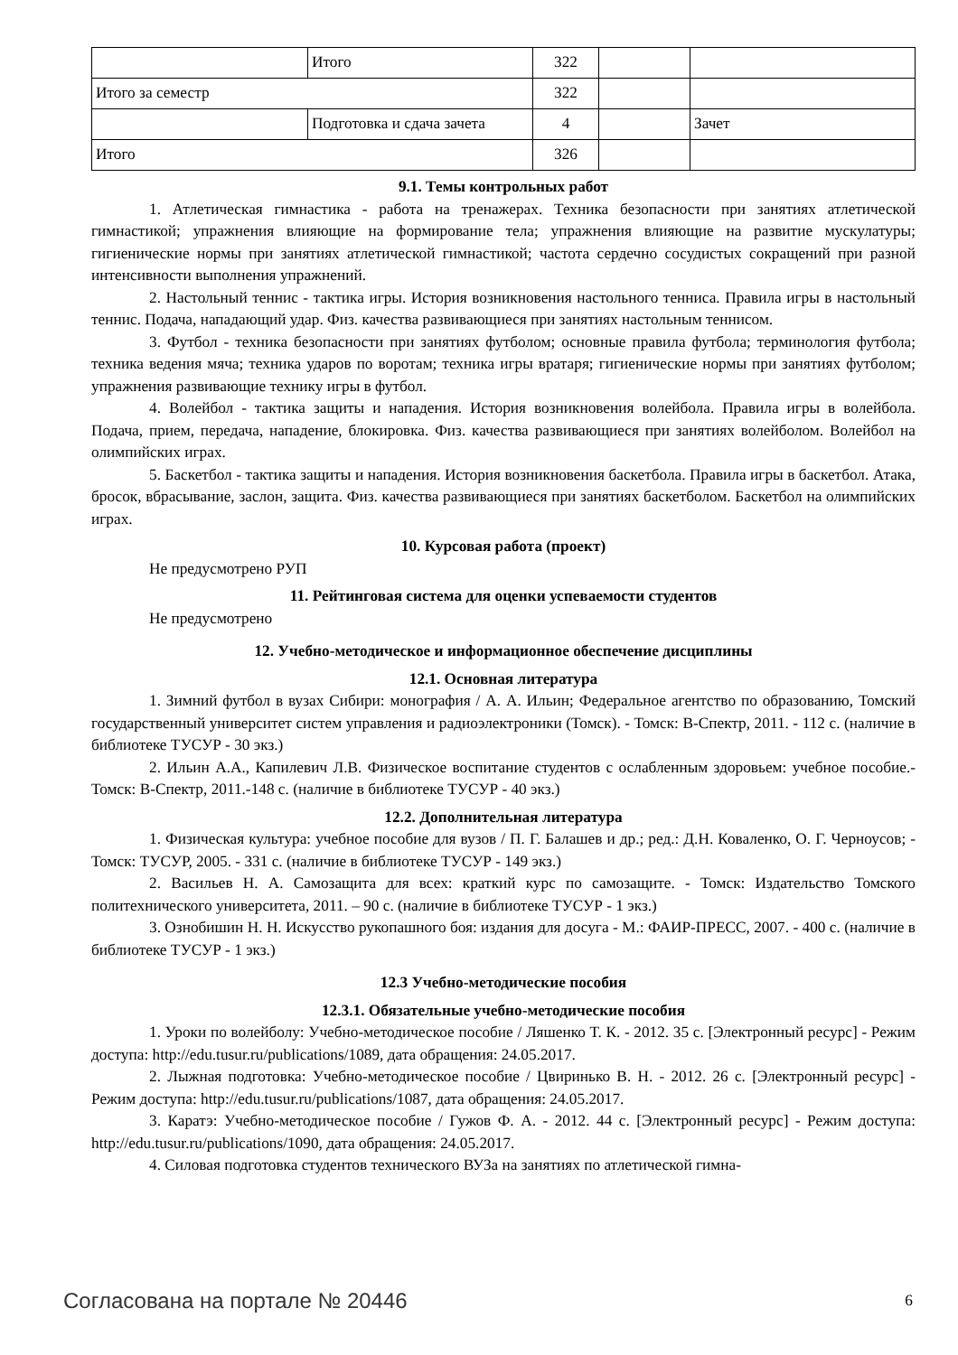| | Итого | 322 | | |
| Итого за семестр | | 322 | | |
| | Подготовка и сдача зачета | 4 | | Зачет |
| Итого | | 326 | | |
9.1. Темы контрольных работ
1. Атлетическая гимнастика - работа на тренажерах. Техника безопасности при занятиях атлетической гимнастикой; упражнения влияющие на формирование тела; упражнения влияющие на развитие мускулатуры; гигиенические нормы при занятиях атлетической гимнастикой; частота сердечно сосудистых сокращений при разной интенсивности выполнения упражнений.
2. Настольный теннис - тактика игры. История возникновения настольного тенниса. Правила игры в настольный теннис. Подача, нападающий удар. Физ. качества развивающиеся при занятиях настольным теннисом.
3. Футбол - техника безопасности при занятиях футболом; основные правила футбола; терминология футбола; техника ведения мяча; техника ударов по воротам; техника игры вратаря; гигиенические нормы при занятиях футболом; упражнения развивающие технику игры в футбол.
4. Волейбол - тактика защиты и нападения. История возникновения волейбола. Правила игры в волейбола. Подача, прием, передача, нападение, блокировка. Физ. качества развивающиеся при занятиях волейболом. Волейбол на олимпийских играх.
5. Баскетбол - тактика защиты и нападения. История возникновения баскетбола. Правила игры в баскетбол. Атака, бросок, вбрасывание, заслон, защита. Физ. качества развивающиеся при занятиях баскетболом. Баскетбол на олимпийских играх.
10. Курсовая работа (проект)
Не предусмотрено РУП
11. Рейтинговая система для оценки успеваемости студентов
Не предусмотрено
12. Учебно-методическое и информационное обеспечение дисциплины
12.1. Основная литература
1. Зимний футбол в вузах Сибири: монография / А. А. Ильин; Федеральное агентство по образованию, Томский государственный университет систем управления и радиоэлектроники (Томск). - Томск: В-Спектр, 2011. - 112 с. (наличие в библиотеке ТУСУР - 30 экз.)
2. Ильин А.А., Капилевич Л.В. Физическое воспитание студентов с ослабленным здоровьем: учебное пособие.- Томск: В-Спектр, 2011.-148 с. (наличие в библиотеке ТУСУР - 40 экз.)
12.2. Дополнительная литература
1. Физическая культура: учебное пособие для вузов / П. Г. Балашев и др.; ред.: Д.Н. Коваленко, О. Г. Черноусов; - Томск: ТУСУР, 2005. - 331 с. (наличие в библиотеке ТУСУР - 149 экз.)
2. Васильев Н. А. Самозащита для всех: краткий курс по самозащите. - Томск: Издательство Томского политехнического университета, 2011. – 90 с. (наличие в библиотеке ТУСУР - 1 экз.)
3. Ознобишин Н. Н. Искусство рукопашного боя: издания для досуга - М.: ФАИР-ПРЕСС, 2007. - 400 с. (наличие в библиотеке ТУСУР - 1 экз.)
12.3 Учебно-методические пособия
12.3.1. Обязательные учебно-методические пособия
1. Уроки по волейболу: Учебно-методическое пособие / Ляшенко Т. К. - 2012. 35 с. [Электронный ресурс] - Режим доступа: http://edu.tusur.ru/publications/1089, дата обращения: 24.05.2017.
2. Лыжная подготовка: Учебно-методическое пособие / Цвиринько В. Н. - 2012. 26 с. [Электронный ресурс] - Режим доступа: http://edu.tusur.ru/publications/1087, дата обращения: 24.05.2017.
3. Каратэ: Учебно-методическое пособие / Гужов Ф. А. - 2012. 44 с. [Электронный ресурс] - Режим доступа: http://edu.tusur.ru/publications/1090, дата обращения: 24.05.2017.
4. Силовая подготовка студентов технического ВУЗа на занятиях по атлетической гимна-
Согласована на портале № 20446 6